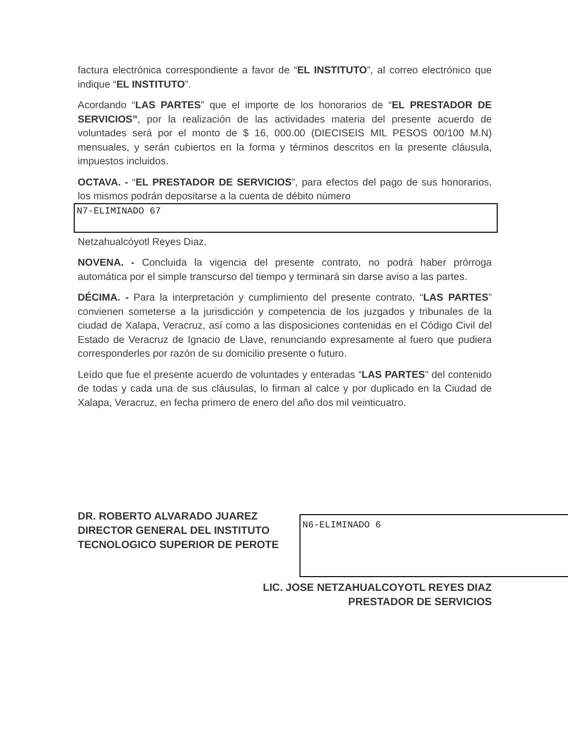factura electrónica correspondiente a favor de “EL INSTITUTO”, al correo electrónico que indique “EL INSTITUTO”.
Acordando “LAS PARTES” que el importe de los honorarios de “EL PRESTADOR DE SERVICIOS”, por la realización de las actividades materia del presente acuerdo de voluntades será por el monto de $ 16, 000.00 (DIECISEIS MIL PESOS 00/100 M.N) mensuales, y serán cubiertos en la forma y términos descritos en la presente cláusula, impuestos incluidos.
OCTAVA. - “EL PRESTADOR DE SERVICIOS”, para efectos del pago de sus honorarios, los mismos podrán depositarse a la cuenta de débito número
N7-ELIMINADO 67
Netzahualcóyotl Reyes Diaz.
NOVENA. - Concluida la vigencia del presente contrato, no podrá haber prórroga automática por el simple transcurso del tiempo y terminará sin darse aviso a las partes.
DÉCIMA. - Para la interpretación y cumplimiento del presente contrato, “LAS PARTES” convienen someterse a la jurisdicción y competencia de los juzgados y tribunales de la ciudad de Xalapa, Veracruz, así como a las disposiciones contenidas en el Código Civil del Estado de Veracruz de Ignacio de Llave, renunciando expresamente al fuero que pudiera corresponderles por razón de su domicilio presente o futuro.
Leído que fue el presente acuerdo de voluntades y enteradas “LAS PARTES” del contenido de todas y cada una de sus cláusulas, lo firman al calce y por duplicado en la Ciudad de Xalapa, Veracruz, en fecha primero de enero del año dos mil veinticuatro.
DR. ROBERTO ALVARADO JUAREZ
DIRECTOR GENERAL DEL INSTITUTO
TECNOLOGICO SUPERIOR DE PEROTE
N6-ELIMINADO 6
LIC. JOSE NETZAHUALCOYOTL REYES DIAZ
PRESTADOR DE SERVICIOS